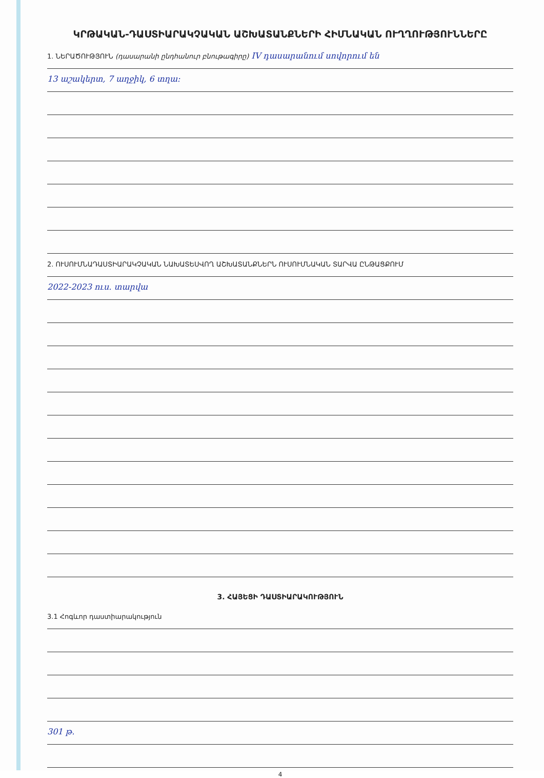ԿՐԹԱԿԱՆ-ԴԱՍՏԻԱՐԱԿՉԱԿԱՆ ԱՇԽԱՏԱՆՔՆԵՐԻ ՀԻՄՆԱԿԱՆ ՈՒՂՂՈՒԹՅՈՒՆՆԵՐԸ
1. ՆԵՐԱԾՈՒԹՅՈՒՆ (դասարանի ընդհանուր բնութագիրը) IV դասարանում սովորում են
13 աշակերտ, 7 աղջիկ, 6 տղա:
2. ՈՒՍՈՒՄՆԱԴԱՍՏԻԱՐԱԿՉԱԿԱՆ ՆԱԽԱՏԵՍՎՈՂ ԱՇԽԱՏԱՆՔՆԵՐՆ ՈՒՍՈՒՄՆԱԿԱՆ ՏԱՐՎԱ ԸՆԹԱՑՔՈՒՄ
2022-2023 ուս. տարվա
3. ՀԱՅԵՑԻ ԴԱՍՏԻԱՐԱԿՈՒԹՅՈՒՆ
3.1 Հոգևոր դաստիարակություն
301 թ.
4